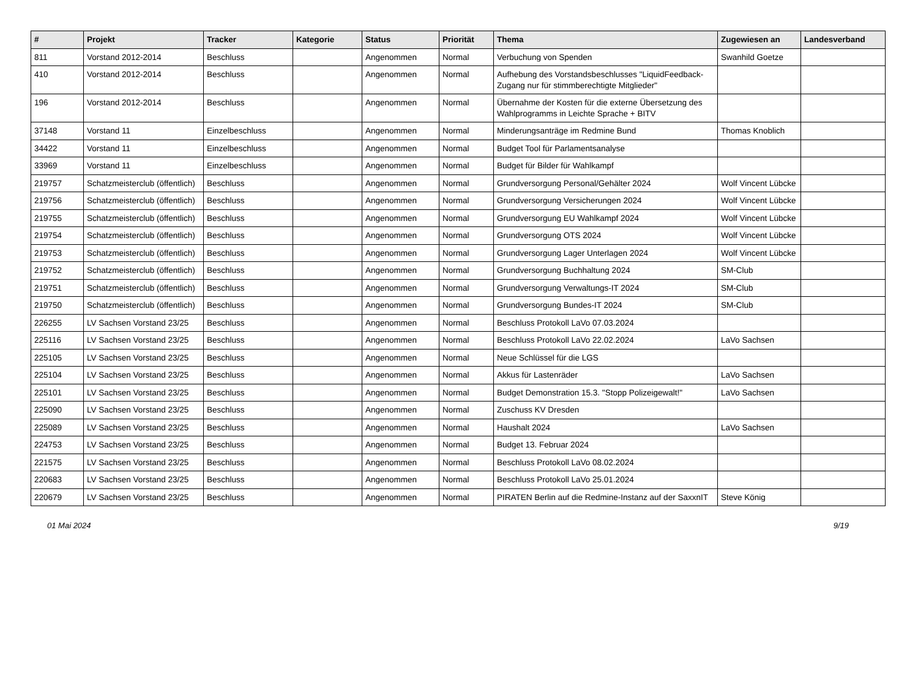| # | Projekt | Tracker | Kategorie | Status | Priorität | Thema | Zugewiesen an | Landesverband |
| --- | --- | --- | --- | --- | --- | --- | --- | --- |
| 811 | Vorstand 2012-2014 | Beschluss | | Angenommen | Normal | Verbuchung von Spenden | Swanhild Goetze | |
| 410 | Vorstand 2012-2014 | Beschluss | | Angenommen | Normal | Aufhebung des Vorstandsbeschlusses "LiquidFeedback-Zugang nur für stimmberechtigte Mitglieder" | | |
| 196 | Vorstand 2012-2014 | Beschluss | | Angenommen | Normal | Übernahme der Kosten für die externe Übersetzung des Wahlprogramms in Leichte Sprache + BITV | | |
| 37148 | Vorstand 11 | Einzelbeschluss | | Angenommen | Normal | Minderungsanträge im Redmine Bund | Thomas Knoblich | |
| 34422 | Vorstand 11 | Einzelbeschluss | | Angenommen | Normal | Budget Tool für Parlamentsanalyse | | |
| 33969 | Vorstand 11 | Einzelbeschluss | | Angenommen | Normal | Budget für Bilder für Wahlkampf | | |
| 219757 | Schatzmeisterclub (öffentlich) | Beschluss | | Angenommen | Normal | Grundversorgung Personal/Gehälter 2024 | Wolf Vincent Lübcke | |
| 219756 | Schatzmeisterclub (öffentlich) | Beschluss | | Angenommen | Normal | Grundversorgung Versicherungen 2024 | Wolf Vincent Lübcke | |
| 219755 | Schatzmeisterclub (öffentlich) | Beschluss | | Angenommen | Normal | Grundversorgung EU Wahlkampf 2024 | Wolf Vincent Lübcke | |
| 219754 | Schatzmeisterclub (öffentlich) | Beschluss | | Angenommen | Normal | Grundversorgung OTS 2024 | Wolf Vincent Lübcke | |
| 219753 | Schatzmeisterclub (öffentlich) | Beschluss | | Angenommen | Normal | Grundversorgung Lager Unterlagen 2024 | Wolf Vincent Lübcke | |
| 219752 | Schatzmeisterclub (öffentlich) | Beschluss | | Angenommen | Normal | Grundversorgung Buchhaltung 2024 | SM-Club | |
| 219751 | Schatzmeisterclub (öffentlich) | Beschluss | | Angenommen | Normal | Grundversorgung Verwaltungs-IT 2024 | SM-Club | |
| 219750 | Schatzmeisterclub (öffentlich) | Beschluss | | Angenommen | Normal | Grundversorgung Bundes-IT 2024 | SM-Club | |
| 226255 | LV Sachsen Vorstand 23/25 | Beschluss | | Angenommen | Normal | Beschluss Protokoll LaVo 07.03.2024 | | |
| 225116 | LV Sachsen Vorstand 23/25 | Beschluss | | Angenommen | Normal | Beschluss Protokoll LaVo 22.02.2024 | LaVo Sachsen | |
| 225105 | LV Sachsen Vorstand 23/25 | Beschluss | | Angenommen | Normal | Neue Schlüssel für die LGS | | |
| 225104 | LV Sachsen Vorstand 23/25 | Beschluss | | Angenommen | Normal | Akkus für Lastenräder | LaVo Sachsen | |
| 225101 | LV Sachsen Vorstand 23/25 | Beschluss | | Angenommen | Normal | Budget Demonstration 15.3. "Stopp Polizeigewalt!" | LaVo Sachsen | |
| 225090 | LV Sachsen Vorstand 23/25 | Beschluss | | Angenommen | Normal | Zuschuss KV Dresden | | |
| 225089 | LV Sachsen Vorstand 23/25 | Beschluss | | Angenommen | Normal | Haushalt 2024 | LaVo Sachsen | |
| 224753 | LV Sachsen Vorstand 23/25 | Beschluss | | Angenommen | Normal | Budget 13. Februar 2024 | | |
| 221575 | LV Sachsen Vorstand 23/25 | Beschluss | | Angenommen | Normal | Beschluss Protokoll LaVo 08.02.2024 | | |
| 220683 | LV Sachsen Vorstand 23/25 | Beschluss | | Angenommen | Normal | Beschluss Protokoll LaVo 25.01.2024 | | |
| 220679 | LV Sachsen Vorstand 23/25 | Beschluss | | Angenommen | Normal | PIRATEN Berlin auf die Redmine-Instanz auf der SaxxnIT | Steve König | |
01 Mai 2024 9/19